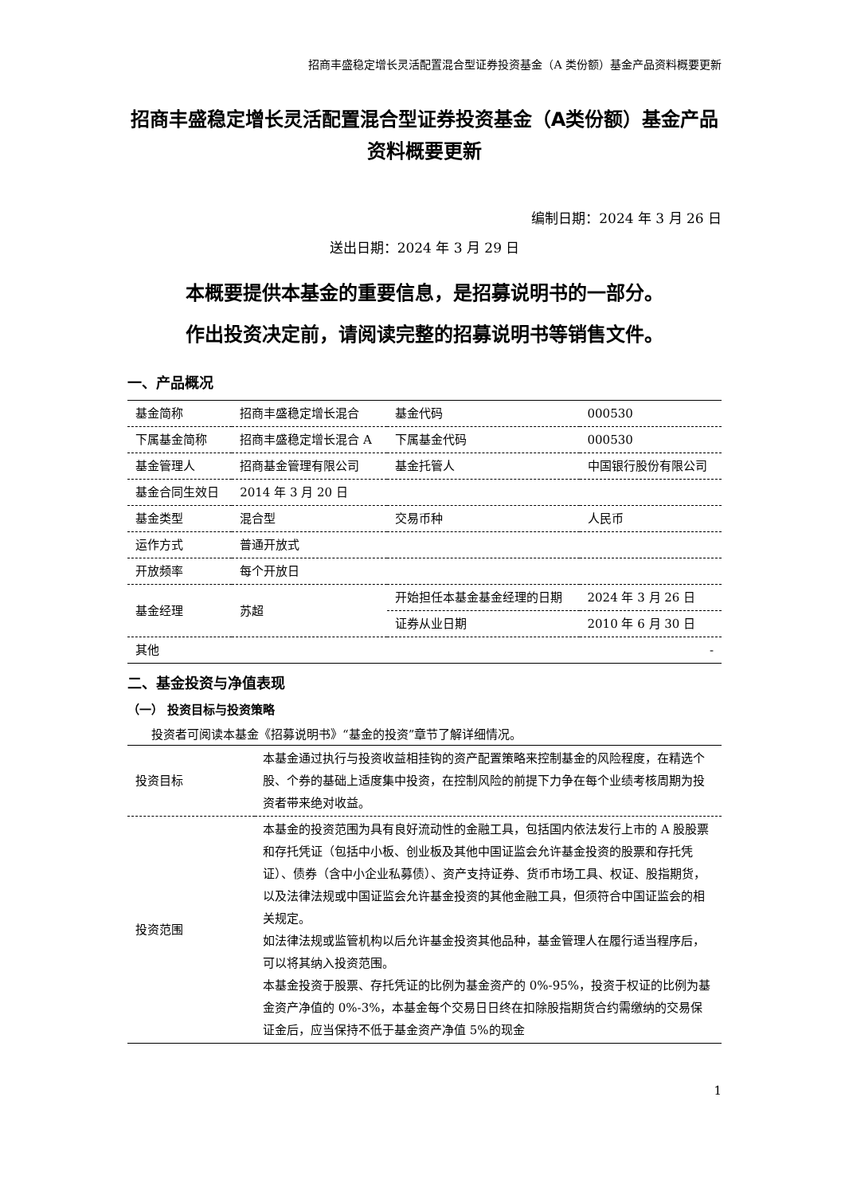招商丰盛稳定增长灵活配置混合型证券投资基金（A 类份额）基金产品资料概要更新
招商丰盛稳定增长灵活配置混合型证券投资基金（A类份额）基金产品资料概要更新
编制日期：2024 年 3 月 26 日
送出日期：2024 年 3 月 29 日
本概要提供本基金的重要信息，是招募说明书的一部分。
作出投资决定前，请阅读完整的招募说明书等销售文件。
一、产品概况
| 基金简称 | 招商丰盛稳定增长混合 | 基金代码 | 000530 |
| 下属基金简称 | 招商丰盛稳定增长混合 A | 下属基金代码 | 000530 |
| 基金管理人 | 招商基金管理有限公司 | 基金托管人 | 中国银行股份有限公司 |
| 基金合同生效日 | 2014 年 3 月 20 日 | | |
| 基金类型 | 混合型 | 交易币种 | 人民币 |
| 运作方式 | 普通开放式 | | |
| 开放频率 | 每个开放日 | | |
| 基金经理 | 苏超 | 开始担任本基金基金经理的日期 | 2024 年 3 月 26 日 |
| | | 证券从业日期 | 2010 年 6 月 30 日 |
| 其他 | - | | |
二、基金投资与净值表现
（一） 投资目标与投资策略
投资者可阅读本基金《招募说明书》“基金的投资”章节了解详细情况。
| 投资目标 | 本基金通过执行与投资收益相挂钩的资产配置策略来控制基金的风险程度，在精选个股、个券的基础上适度集中投资，在控制风险的前提下力争在每个业绩考核周期为投资者带来绝对收益。 |
| 投资范围 | 本基金的投资范围为具有良好流动性的金融工具，包括国内依法发行上市的 A 股股票和存托凭证（包括中小板、创业板及其他中国证监会允许基金投资的股票和存托凭证）、债券（含中小企业私募债）、资产支持证券、货币市场工具、权证、股指期货，以及法律法规或中国证监会允许基金投资的其他金融工具，但须符合中国证监会的相关规定。 如法律法规或监管机构以后允许基金投资其他品种，基金管理人在履行适当程序后，可以将其纳入投资范围。 本基金投资于股票、存托凭证的比例为基金资产的 0%-95%，投资于权证的比例为基金资产净值的 0%-3%，本基金每个交易日日终在扣除股指期货合约需缴纳的交易保证金后，应当保持不低于基金资产净值 5%的现金 |
1